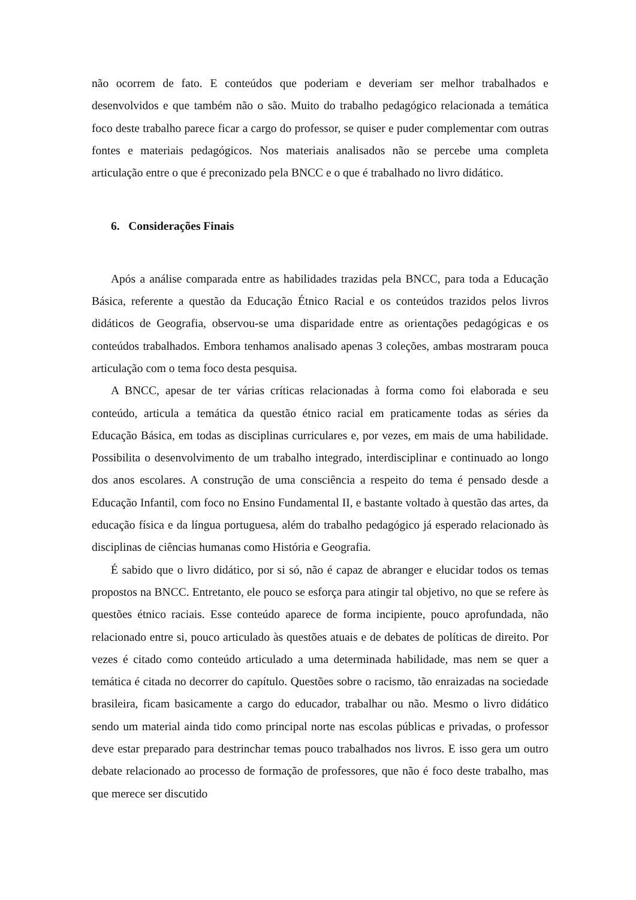não ocorrem de fato. E conteúdos que poderiam e deveriam ser melhor trabalhados e desenvolvidos e que também não o são. Muito do trabalho pedagógico relacionada a temática foco deste trabalho parece ficar a cargo do professor, se quiser e puder complementar com outras fontes e materiais pedagógicos. Nos materiais analisados não se percebe uma completa articulação entre o que é preconizado pela BNCC e o que é trabalhado no livro didático.
6. Considerações Finais
Após a análise comparada entre as habilidades trazidas pela BNCC, para toda a Educação Básica, referente a questão da Educação Étnico Racial e os conteúdos trazidos pelos livros didáticos de Geografia, observou-se uma disparidade entre as orientações pedagógicas e os conteúdos trabalhados. Embora tenhamos analisado apenas 3 coleções, ambas mostraram pouca articulação com o tema foco desta pesquisa.
A BNCC, apesar de ter várias críticas relacionadas à forma como foi elaborada e seu conteúdo, articula a temática da questão étnico racial em praticamente todas as séries da Educação Básica, em todas as disciplinas curriculares e, por vezes, em mais de uma habilidade. Possibilita o desenvolvimento de um trabalho integrado, interdisciplinar e continuado ao longo dos anos escolares. A construção de uma consciência a respeito do tema é pensado desde a Educação Infantil, com foco no Ensino Fundamental II, e bastante voltado à questão das artes, da educação física e da língua portuguesa, além do trabalho pedagógico já esperado relacionado às disciplinas de ciências humanas como História e Geografia.
É sabido que o livro didático, por si só, não é capaz de abranger e elucidar todos os temas propostos na BNCC. Entretanto, ele pouco se esforça para atingir tal objetivo, no que se refere às questões étnico raciais. Esse conteúdo aparece de forma incipiente, pouco aprofundada, não relacionado entre si, pouco articulado às questões atuais e de debates de políticas de direito. Por vezes é citado como conteúdo articulado a uma determinada habilidade, mas nem se quer a temática é citada no decorrer do capítulo. Questões sobre o racismo, tão enraizadas na sociedade brasileira, ficam basicamente a cargo do educador, trabalhar ou não. Mesmo o livro didático sendo um material ainda tido como principal norte nas escolas públicas e privadas, o professor deve estar preparado para destrinchar temas pouco trabalhados nos livros. E isso gera um outro debate relacionado ao processo de formação de professores, que não é foco deste trabalho, mas que merece ser discutido